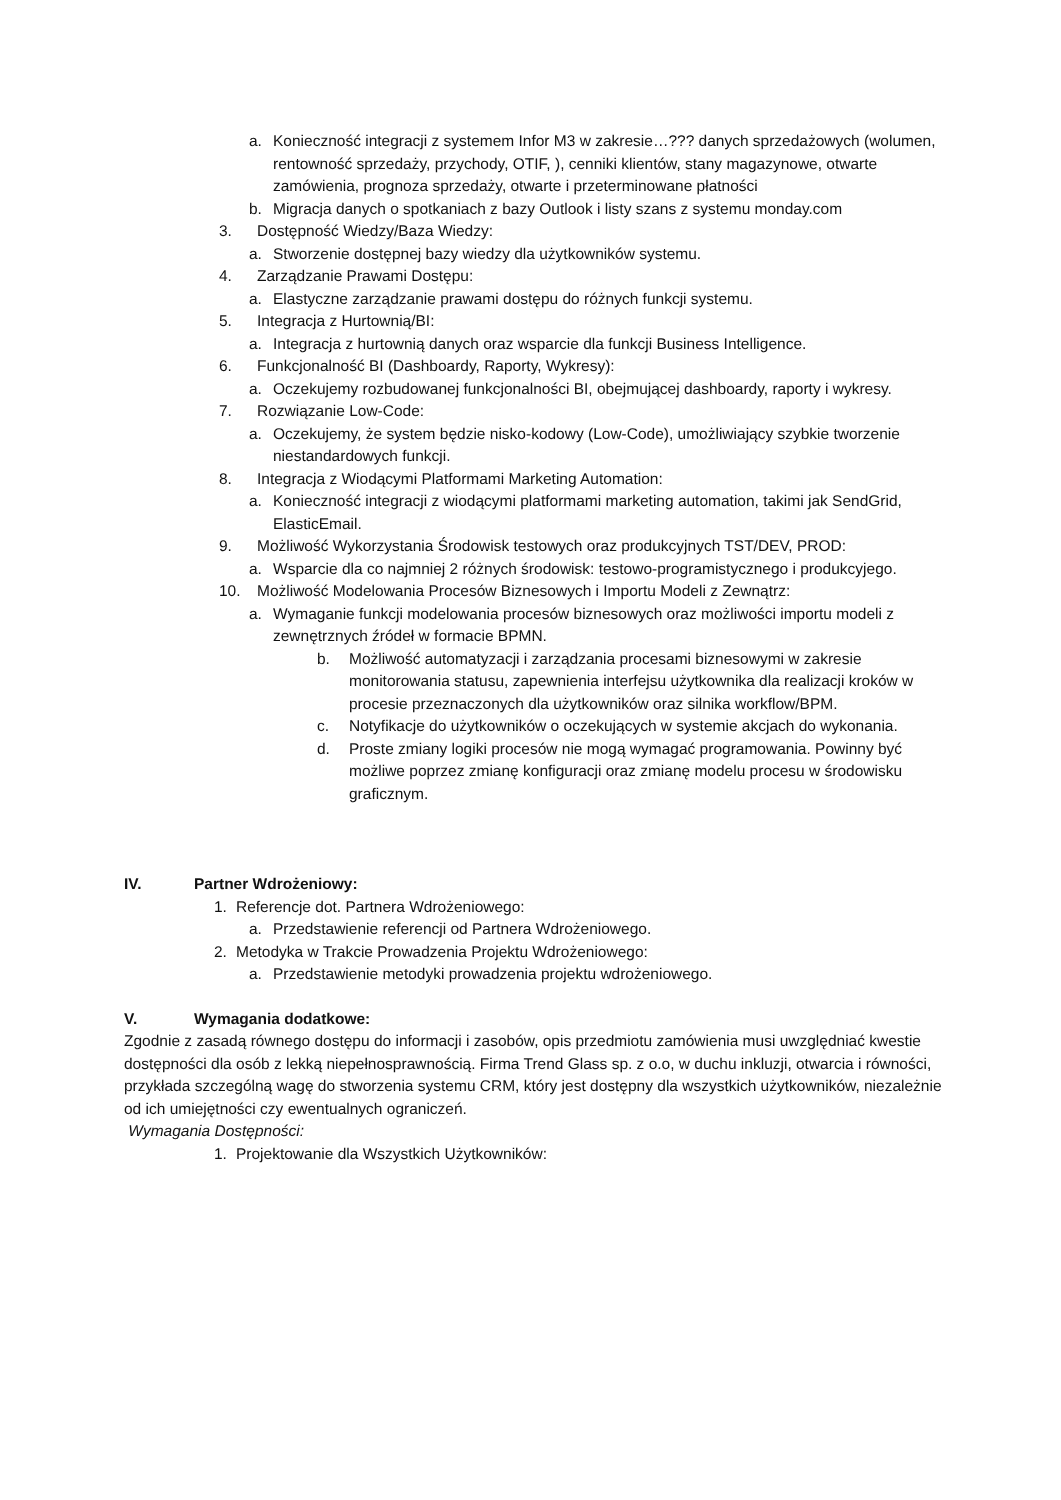a. Konieczność integracji z systemem Infor M3 w zakresie…??? danych sprzedażowych (wolumen, rentowność sprzedaży, przychody, OTIF, ), cenniki klientów, stany magazynowe, otwarte zamówienia, prognoza sprzedaży, otwarte i przeterminowane płatności
b. Migracja danych o spotkaniach z bazy Outlook i listy szans z systemu monday.com
3. Dostępność Wiedzy/Baza Wiedzy:
a. Stworzenie dostępnej bazy wiedzy dla użytkowników systemu.
4. Zarządzanie Prawami Dostępu:
a. Elastyczne zarządzanie prawami dostępu do różnych funkcji systemu.
5. Integracja z Hurtownią/BI:
a. Integracja z hurtownią danych oraz wsparcie dla funkcji Business Intelligence.
6. Funkcjonalność BI (Dashboardy, Raporty, Wykresy):
a. Oczekujemy rozbudowanej funkcjonalności BI, obejmującej dashboardy, raporty i wykresy.
7. Rozwiązanie Low-Code:
a. Oczekujemy, że system będzie nisko-kodowy (Low-Code), umożliwiający szybkie tworzenie niestandardowych funkcji.
8. Integracja z Wiodącymi Platformami Marketing Automation:
a. Konieczność integracji z wiodącymi platformami marketing automation, takimi jak SendGrid, ElasticEmail.
9. Możliwość Wykorzystania Środowisk testowych oraz produkcyjnych TST/DEV, PROD:
a. Wsparcie dla co najmniej 2 różnych środowisk: testowo-programistycznego i produkcyjego.
10. Możliwość Modelowania Procesów Biznesowych i Importu Modeli z Zewnątrz:
a. Wymaganie funkcji modelowania procesów biznesowych oraz możliwości importu modeli z zewnętrznych źródeł w formacie BPMN.
b. Możliwość automatyzacji i zarządzania procesami biznesowymi w zakresie monitorowania statusu, zapewnienia interfejsu użytkownika dla realizacji kroków w procesie przeznaczonych dla użytkowników oraz silnika workflow/BPM.
c. Notyfikacje do użytkowników o oczekujących w systemie akcjach do wykonania.
d. Proste zmiany logiki procesów nie mogą wymagać programowania. Powinny być możliwe poprzez zmianę konfiguracji oraz zmianę modelu procesu w środowisku graficznym.
IV. Partner Wdrożeniowy:
1. Referencje dot. Partnera Wdrożeniowego:
a. Przedstawienie referencji od Partnera Wdrożeniowego.
2. Metodyka w Trakcie Prowadzenia Projektu Wdrożeniowego:
a. Przedstawienie metodyki prowadzenia projektu wdrożeniowego.
V. Wymagania dodatkowe:
Zgodnie z zasadą równego dostępu do informacji i zasobów, opis przedmiotu zamówienia musi uwzględniać kwestie dostępności dla osób z lekką niepełnosprawnością. Firma Trend Glass sp. z o.o, w duchu inkluzji, otwarcia i równości, przykłada szczególną wagę do stworzenia systemu CRM, który jest dostępny dla wszystkich użytkowników, niezależnie od ich umiejętności czy ewentualnych ograniczeń.
Wymagania Dostępności:
1. Projektowanie dla Wszystkich Użytkowników: